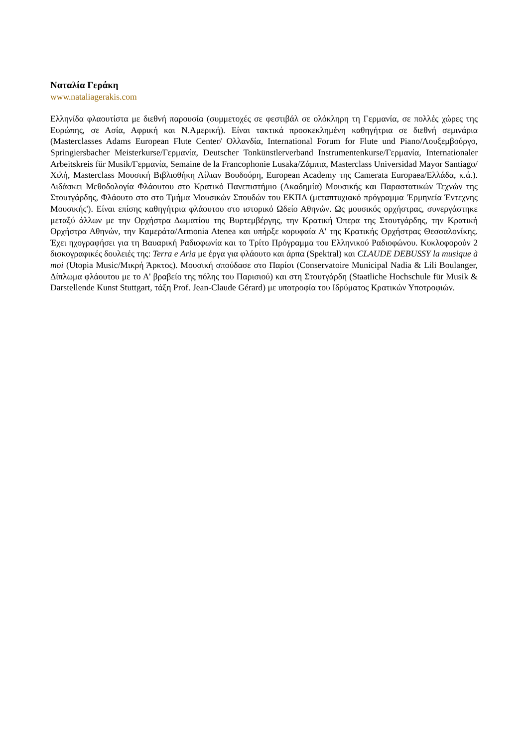Ναταλία Γεράκη
www.nataliagerakis.com
Ελληνίδα φλαουτίστα με διεθνή παρουσία (συμμετοχές σε φεστιβάλ σε ολόκληρη τη Γερμανία, σε πολλές χώρες της Ευρώπης, σε Ασία, Αφρική και Ν.Αμερική). Είναι τακτικά προσκεκλημένη καθηγήτρια σε διεθνή σεμινάρια (Masterclasses Adams European Flute Center/ Ολλανδία, International Forum for Flute und Piano/Λουξεμβούργο, Springiersbacher Meisterkurse/Γερμανία, Deutscher Tonkünstlerverband Instrumentenkurse/Γερμανία, Internationaler Arbeitskreis für Musik/Γερμανία, Semaine de la Francophonie Lusaka/Ζάμπια, Masterclass Universidad Mayor Santiago/Χιλή, Masterclass Μουσική Βιβλιοθήκη Λίλιαν Βουδούρη, European Academy της Camerata Europaea/Ελλάδα, κ.ά.). Διδάσκει Μεθοδολογία Φλάουτου στο Κρατικό Πανεπιστήμιο (Ακαδημία) Μουσικής και Παραστατικών Τεχνών της Στουτγάρδης, Φλάουτο στο στο Τμήμα Μουσικών Σπουδών του ΕΚΠΑ (μεταπτυχιακό πρόγραμμα 'Ερμηνεία Έντεχνης Μουσικής'). Είναι επίσης καθηγήτρια φλάουτου στο ιστορικό Ωδείο Αθηνών. Ως μουσικός ορχήστρας, συνεργάστηκε μεταξύ άλλων με την Ορχήστρα Δωματίου της Βυρτεμβέργης, την Κρατική Όπερα της Στουτγάρδης, την Κρατική Ορχήστρα Αθηνών, την Καμεράτα/Armonia Atenea και υπήρξε κορυφαία Α' της Κρατικής Ορχήστρας Θεσσαλονίκης. Έχει ηχογραφήσει για τη Βαυαρική Ραδιοφωνία και το Τρίτο Πρόγραμμα του Ελληνικού Ραδιοφώνου. Κυκλοφορούν 2 δισκογραφικές δουλειές της: Terra e Aria με έργα για φλάουτο και άρπα (Spektral) και CLAUDE DEBUSSY la musique à moi (Utopia Music/Μικρή Άρκτος). Μουσική σπούδασε στο Παρίσι (Conservatoire Municipal Nadia & Lili Boulanger, Δίπλωμα φλάουτου με το Α' βραβείο της πόλης του Παρισιού) και στη Στουτγάρδη (Staatliche Hochschule für Musik & Darstellende Kunst Stuttgart, τάξη Prof. Jean-Claude Gérard) με υποτροφία του Ιδρύματος Κρατικών Υποτροφιών.